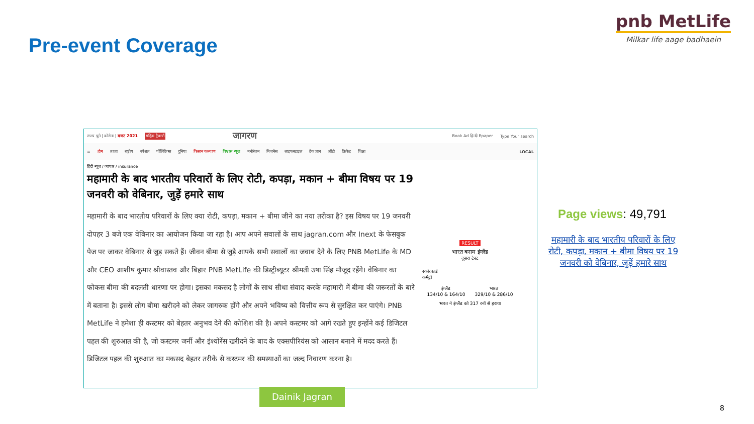Pre-event Coverage
pnb MetLife
Milkar life aage badhaein
राज्य चुने | कोरोना | बजट 2021 महिंद्रा ट्रैक्टर्स जागरण Book Ad हिन्दी Epaper Type Your search
≡ होम ताज़ा राष्ट्रीय स्पेशल पॉलिटिक्स दुनिया किसान कल्याण विश्वास न्यूज़ मनोरंजन बिजनेस लाइफस्टाइल टेक ज्ञान ऑटो क्रिकेट शिक्षा LOCAL
हिंदी न्यूज / व्यापार / insurance
महामारी के बाद भारतीय परिवारों के लिए रोटी, कपड़ा, मकान + बीमा विषय पर 19 जनवरी को वेबिनार, जुड़ें हमारे साथ
महामारी के बाद भारतीय परिवारों के लिए क्या रोटी, कपड़ा, मकान + बीमा जीने का नया तरीका है? इस विषय पर 19 जनवरी दोपहर 3 बजे एक वेबिनार का आयोजन किया जा रहा है। आप अपने सवालों के साथ jagran.com और Inext के फेसबुक पेज पर जाकर वेबिनार से जुड़ सकते हैं। जीवन बीमा से जुड़े आपके सभी सवालों का जवाब देने के लिए PNB MetLife के MD और CEO आशीष कुमार श्रीवास्तव और बिहार PNB MetLife की डिस्ट्रीब्यूटर श्रीमती उषा सिंह मौजूद रहेंगे। वेबिनार का फोकस बीमा की बदलती धारणा पर होगा। इसका मकसद है लोगों के साथ सीधा संवाद करके महामारी में बीमा की जरूरतों के बारे में बताना है। इससे लोग बीमा खरीदने को लेकर जागरुक होंगे और अपने भविष्य को वित्तीय रूप से सुरक्षित कर पाएंगे। PNB MetLife ने हमेशा ही कस्टमर को बेहतर अनुभव देने की कोशिश की है। अपने कस्टमर को आगे रखते हुए इन्होंने कई डिजिटल पहल की शुरुआत की है, जो कस्टमर जर्नी और इंश्योरेंस खरीदने के बाद के एक्सपीरियंस को आसान बनाने में मदद करते हैं। डिजिटल पहल की शुरुआत का मकसद बेहतर तरीके से कस्टमर की समस्याओं का जल्द निवारण करना है।
RESULT
भारत बनाम इंग्लैंड
दूसरा टेस्ट
स्कोरकार्ड
कमेंट्री
इंग्लैंड
134/10 & 164/10 भारत
329/10 & 286/10
भारत ने इंग्लैंड को 317 रनों से हराया
Dainik Jagran
Page views: 49,791
महामारी के बाद भारतीय परिवारों के लिए रोटी, कपड़ा, मकान + बीमा विषय पर 19 जनवरी को वेबिनार, जुड़ें हमारे साथ
8